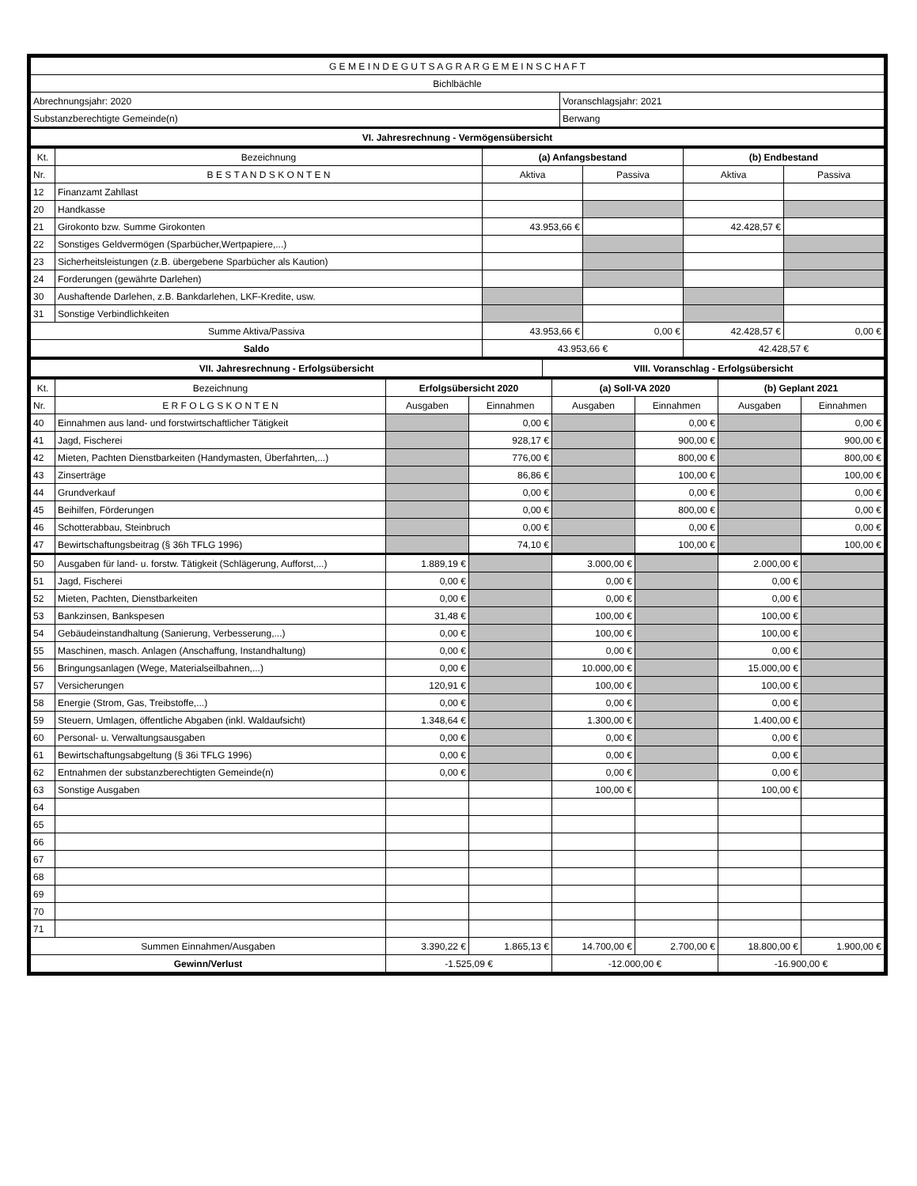| G E M E I N D E G U T S A G R A R G E M E I N S C H A F T | |
| Bichlbächle | |
| Abrechnungsjahr: 2020 | Voranschlagsjahr: 2021 |
| Substanzberechtigte Gemeinde(n) | Berwang |
| VI. Jahresrechnung - Vermögensübersicht | |
| Kt. | Bezeichnung | (a) Anfangsbestand | | (b) Endbestand | |
| --- | --- | --- | --- | --- | --- |
| Nr. | B E S T A N D S K O N T E N | Aktiva | Passiva | Aktiva | Passiva |
| 12 | Finanzamt Zahllast | | | | |
| 20 | Handkasse | | | | |
| 21 | Girokonto bzw. Summe Girokonten | 43.953,66 € | | 42.428,57 € | |
| 22 | Sonstiges Geldvermögen (Sparbücher,Wertpapiere,...) | | | | |
| 23 | Sicherheitsleistungen (z.B. übergebene Sparbücher als Kaution) | | | | |
| 24 | Forderungen (gewährte Darlehen) | | | | |
| 30 | Aushaftende Darlehen, z.B. Bankdarlehen, LKF-Kredite, usw. | | | | |
| 31 | Sonstige Verbindlichkeiten | | | | |
| Summe Aktiva/Passiva | | 43.953,66 € | 0,00 € | 42.428,57 € | 0,00 € |
| Saldo | | 43.953,66 € | | 42.428,57 € | |
| VII. Jahresrechnung - Erfolgsübersicht | VIII. Voranschlag - Erfolgsübersicht |
| Kt. | Bezeichnung | Erfolgsübersicht 2020 | | (a) Soll-VA 2020 | | (b) Geplant 2021 | |
| --- | --- | --- | --- | --- | --- | --- | --- |
| Nr. | E R F O L G S K O N T E N | Ausgaben | Einnahmen | Ausgaben | Einnahmen | Ausgaben | Einnahmen |
| 40 | Einnahmen aus land- und forstwirtschaftlicher Tätigkeit | | 0,00 € | | 0,00 € | | 0,00 € |
| 41 | Jagd, Fischerei | | 928,17 € | | 900,00 € | | 900,00 € |
| 42 | Mieten, Pachten Dienstbarkeiten (Handymasten, Überfahrten,...) | | 776,00 € | | 800,00 € | | 800,00 € |
| 43 | Zinserträge | | 86,86 € | | 100,00 € | | 100,00 € |
| 44 | Grundverkauf | | 0,00 € | | 0,00 € | | 0,00 € |
| 45 | Beihilfen, Förderungen | | 0,00 € | | 800,00 € | | 0,00 € |
| 46 | Schotterabbau, Steinbruch | | 0,00 € | | 0,00 € | | 0,00 € |
| 47 | Bewirtschaftungsbeitrag (§ 36h TFLG 1996) | | 74,10 € | | 100,00 € | | 100,00 € |
| 50 | Ausgaben für land- u. forstw. Tätigkeit (Schlägerung, Aufforst,...) | 1.889,19 € | | 3.000,00 € | | 2.000,00 € | |
| 51 | Jagd, Fischerei | 0,00 € | | 0,00 € | | 0,00 € | |
| 52 | Mieten, Pachten, Dienstbarkeiten | 0,00 € | | 0,00 € | | 0,00 € | |
| 53 | Bankzinsen, Bankspesen | 31,48 € | | 100,00 € | | 100,00 € | |
| 54 | Gebäudeinstandhaltung (Sanierung, Verbesserung,...) | 0,00 € | | 100,00 € | | 100,00 € | |
| 55 | Maschinen, masch. Anlagen (Anschaffung, Instandhaltung) | 0,00 € | | 0,00 € | | 0,00 € | |
| 56 | Bringungsanlagen (Wege, Materialseilbahnen,...) | 0,00 € | | 10.000,00 € | | 15.000,00 € | |
| 57 | Versicherungen | 120,91 € | | 100,00 € | | 100,00 € | |
| 58 | Energie (Strom, Gas, Treibstoffe,...) | 0,00 € | | 0,00 € | | 0,00 € | |
| 59 | Steuern, Umlagen, öffentliche Abgaben (inkl. Waldaufsicht) | 1.348,64 € | | 1.300,00 € | | 1.400,00 € | |
| 60 | Personal- u. Verwaltungsausgaben | 0,00 € | | 0,00 € | | 0,00 € | |
| 61 | Bewirtschaftungsabgeltung (§ 36i TFLG 1996) | 0,00 € | | 0,00 € | | 0,00 € | |
| 62 | Entnahmen der substanzberechtigten Gemeinde(n) | 0,00 € | | 0,00 € | | 0,00 € | |
| 63 | Sonstige Ausgaben | | | 100,00 € | | 100,00 € | |
| 64 | | | | | | | |
| 65 | | | | | | | |
| 66 | | | | | | | |
| 67 | | | | | | | |
| 68 | | | | | | | |
| 69 | | | | | | | |
| 70 | | | | | | | |
| 71 | | | | | | | |
| Summen Einnahmen/Ausgaben | | 3.390,22 € | 1.865,13 € | 14.700,00 € | 2.700,00 € | 18.800,00 € | 1.900,00 € |
| Gewinn/Verlust | | -1.525,09 € | | -12.000,00 € | | -16.900,00 € | |